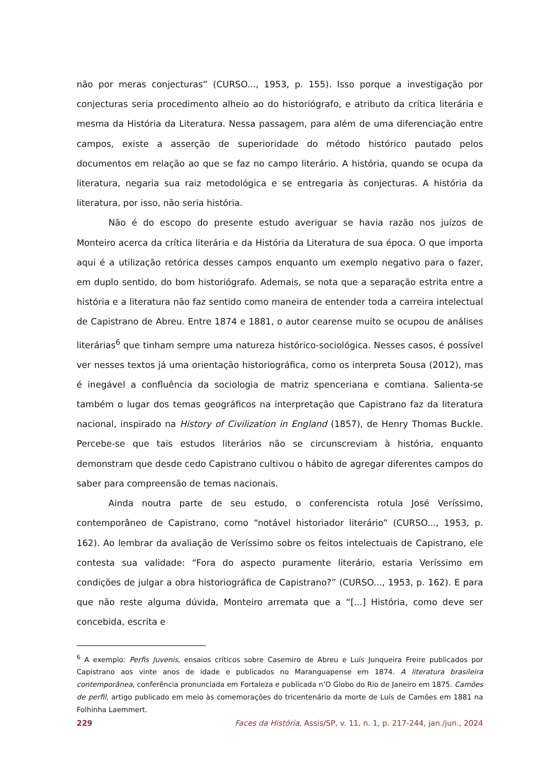não por meras conjecturas” (CURSO..., 1953, p. 155). Isso porque a investigação por conjecturas seria procedimento alheio ao do historiógrafo, e atributo da crítica literária e mesma da História da Literatura. Nessa passagem, para além de uma diferenciação entre campos, existe a asserção de superioridade do método histórico pautado pelos documentos em relação ao que se faz no campo literário. A história, quando se ocupa da literatura, negaria sua raiz metodológica e se entregaria às conjecturas. A história da literatura, por isso, não seria história.
Não é do escopo do presente estudo averiguar se havia razão nos juízos de Monteiro acerca da crítica literária e da História da Literatura de sua época. O que importa aqui é a utilização retórica desses campos enquanto um exemplo negativo para o fazer, em duplo sentido, do bom historiógrafo. Ademais, se nota que a separação estrita entre a história e a literatura não faz sentido como maneira de entender toda a carreira intelectual de Capistrano de Abreu. Entre 1874 e 1881, o autor cearense muito se ocupou de análises literárias<sup>6</sup> que tinham sempre uma natureza histórico-sociológica. Nesses casos, é possível ver nesses textos já uma orientação historiográfica, como os interpreta Sousa (2012), mas é inegável a confluência da sociologia de matriz spenceriana e comtiana. Salienta-se também o lugar dos temas geográficos na interpretação que Capistrano faz da literatura nacional, inspirado na History of Civilization in England (1857), de Henry Thomas Buckle. Percebe-se que tais estudos literários não se circunscreviam à história, enquanto demonstram que desde cedo Capistrano cultivou o hábito de agregar diferentes campos do saber para compreensão de temas nacionais.
Ainda noutra parte de seu estudo, o conferencista rotula José Veríssimo, contemporâneo de Capistrano, como “notável historiador literário” (CURSO..., 1953, p. 162). Ao lembrar da avaliação de Veríssimo sobre os feitos intelectuais de Capistrano, ele contesta sua validade: “Fora do aspecto puramente literário, estaria Veríssimo em condições de julgar a obra historiográfica de Capistrano?” (CURSO..., 1953, p. 162). E para que não reste alguma dúvida, Monteiro arremata que a “[...] História, como deve ser concebida, escrita e
<sup>6</sup> A exemplo: Perfis Juvenis, ensaios críticos sobre Casemiro de Abreu e Luís Junqueira Freire publicados por Capistrano aos vinte anos de idade e publicados no Maranguapense em 1874. A literatura brasileira contemporânea, conferência pronunciada em Fortaleza e publicada n’O Globo do Rio de Janeiro em 1875. Camões de perfil, artigo publicado em meio às comemorações do tricentenário da morte de Luís de Camões em 1881 na Folhinha Laemmert.
229 Faces da História, Assis/SP, v. 11, n. 1, p. 217-244, jan./jun., 2024